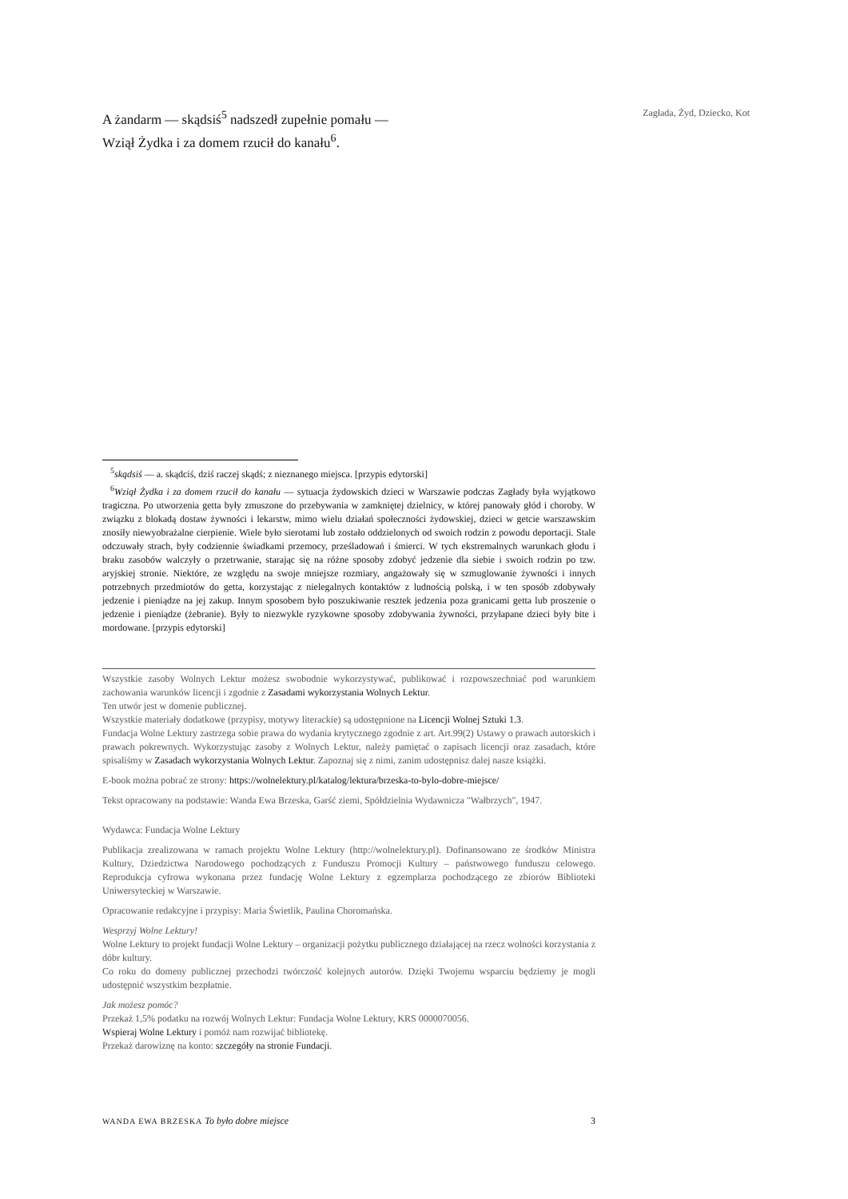A żandarm — skądsiś<sup>5</sup> nadszedł zupełnie pomału —
Wziął Żydka i za domem rzucił do kanału<sup>6</sup>.
Zagłada, Żyd, Dziecko, Kot
<sup>5</sup> skądsiś — a. skądciś, dziś raczej skądś; z nieznanego miejsca. [przypis edytorski]
<sup>6</sup> Wziął Żydka i za domem rzucił do kanału — sytuacja żydowskich dzieci w Warszawie podczas Zagłady była wyjątkowo tragiczna. Po utworzenia getta były zmuszone do przebywania w zamkniętej dzielnicy, w której panowały głód i choroby. W związku z blokadą dostaw żywności i lekarstw, mimo wielu działań społeczności żydowskiej, dzieci w getcie warszawskim znosiły niewyobrażalne cierpienie. Wiele było sierotami lub zostało oddzielonych od swoich rodzin z powodu deportacji. Stale odczuwały strach, były codziennie świadkami przemocy, prześladowań i śmierci. W tych ekstremalnych warunkach głodu i braku zasobów walczyły o przetrwanie, starając się na różne sposoby zdobyć jedzenie dla siebie i swoich rodzin po tzw. aryjskiej stronie. Niektóre, ze względu na swoje mniejsze rozmiary, angażowały się w szmuglowanie żywności i innych potrzebnych przedmiotów do getta, korzystając z nielegalnych kontaktów z ludnością polską, i w ten sposób zdobywały jedzenie i pieniądze na jej zakup. Innym sposobem było poszukiwanie resztek jedzenia poza granicami getta lub proszenie o jedzenie i pieniądze (żebranie). Były to niezwykle ryzykowne sposoby zdobywania żywności, przyłapane dzieci były bite i mordowane. [przypis edytorski]
Wszystkie zasoby Wolnych Lektur możesz swobodnie wykorzystywać, publikować i rozpowszechniać pod warunkiem zachowania warunków licencji i zgodnie z Zasadami wykorzystania Wolnych Lektur.
Ten utwór jest w domenie publicznej.
Wszystkie materiały dodatkowe (przypisy, motywy literackie) są udostępnione na Licencji Wolnej Sztuki 1.3.
Fundacja Wolne Lektury zastrzega sobie prawa do wydania krytycznego zgodnie z art. Art.99(2) Ustawy o prawach autorskich i prawach pokrewnych. Wykorzystując zasoby z Wolnych Lektur, należy pamiętać o zapisach licencji oraz zasadach, które spisaliśmy w Zasadach wykorzystania Wolnych Lektur. Zapoznaj się z nimi, zanim udostępnisz dalej nasze książki.
E-book można pobrać ze strony: https://wolnelektury.pl/katalog/lektura/brzeska-to-bylo-dobre-miejsce/
Tekst opracowany na podstawie: Wanda Ewa Brzeska, Garść ziemi, Spółdzielnia Wydawnicza "Wałbrzych", 1947.
Wydawca: Fundacja Wolne Lektury
Publikacja zrealizowana w ramach projektu Wolne Lektury (http://wolnelektury.pl). Dofinansowano ze środków Ministra Kultury, Dziedzictwa Narodowego pochodzących z Funduszu Promocji Kultury – państwowego funduszu celowego. Reprodukcja cyfrowa wykonana przez fundację Wolne Lektury z egzemplarza pochodzącego ze zbiorów Biblioteki Uniwersyteckiej w Warszawie.
Opracowanie redakcyjne i przypisy: Maria Świetlik, Paulina Choromańska.
Wesprzyj Wolne Lektury!
Wolne Lektury to projekt fundacji Wolne Lektury – organizacji pożytku publicznego działającej na rzecz wolności korzystania z dóbr kultury.
Co roku do domeny publicznej przechodzi twórczość kolejnych autorów. Dzięki Twojemu wsparciu będziemy je mogli udostępnić wszystkim bezpłatnie.
Jak możesz pomóc?
Przekaż 1,5% podatku na rozwój Wolnych Lektur: Fundacja Wolne Lektury, KRS 0000070056.
Wspieraj Wolne Lektury i pomóż nam rozwijać bibliotekę.
Przekaż darowiznę na konto: szczegóły na stronie Fundacji.
WANDA EWA BRZESKA To było dobre miejsce 3